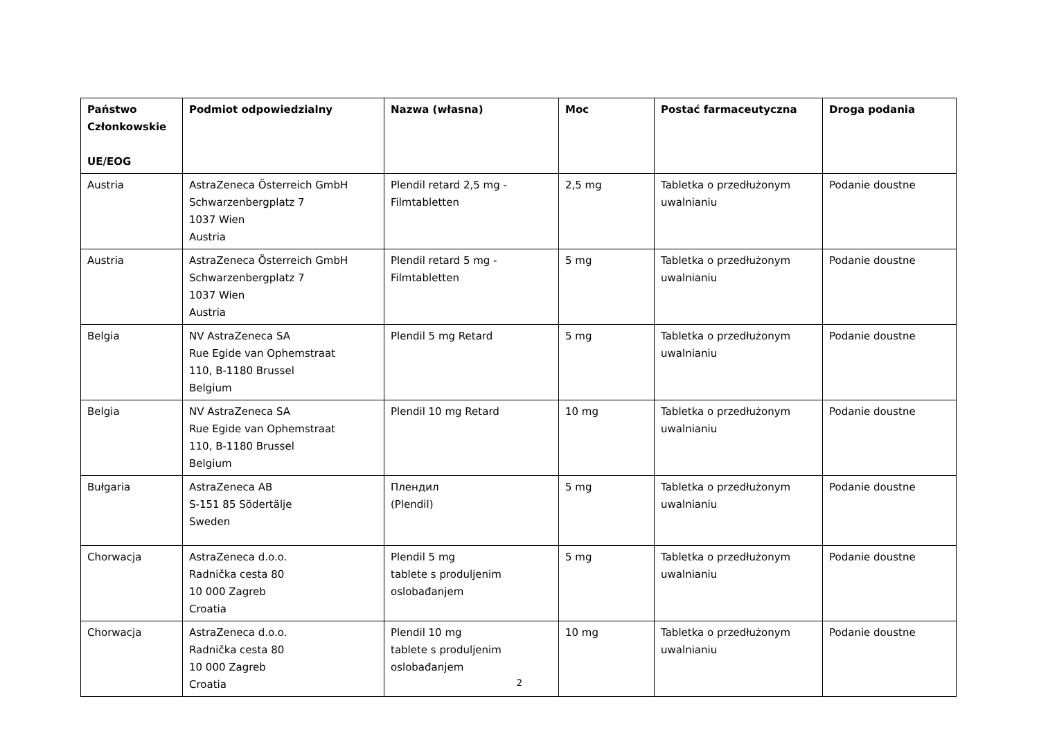| Państwo Członkowskie UE/EOG | Podmiot odpowiedzialny | Nazwa (własna) | Moc | Postać farmaceutyczna | Droga podania |
| --- | --- | --- | --- | --- | --- |
| Austria | AstraZeneca Österreich GmbH Schwarzenbergplatz 7 1037 Wien Austria | Plendil retard 2,5 mg - Filmtabletten | 2,5 mg | Tabletka o przedłużonym uwalnianiu | Podanie doustne |
| Austria | AstraZeneca Österreich GmbH Schwarzenbergplatz 7 1037 Wien Austria | Plendil retard 5 mg - Filmtabletten | 5 mg | Tabletka o przedłużonym uwalnianiu | Podanie doustne |
| Belgia | NV AstraZeneca SA Rue Egide van Ophemstraat 110, B-1180 Brussel Belgium | Plendil 5 mg Retard | 5 mg | Tabletka o przedłużonym uwalnianiu | Podanie doustne |
| Belgia | NV AstraZeneca SA Rue Egide van Ophemstraat 110, B-1180 Brussel Belgium | Plendil 10 mg Retard | 10 mg | Tabletka o przedłużonym uwalnianiu | Podanie doustne |
| Bułgaria | AstraZeneca AB S-151 85 Södertälje Sweden | Плендил (Plendil) | 5 mg | Tabletka o przedłużonym uwalnianiu | Podanie doustne |
| Chorwacja | AstraZeneca d.o.o. Radnička cesta 80 10 000 Zagreb Croatia | Plendil 5 mg tablete s produljenim oslobađanjem | 5 mg | Tabletka o przedłużonym uwalnianiu | Podanie doustne |
| Chorwacja | AstraZeneca d.o.o. Radnička cesta 80 10 000 Zagreb Croatia | Plendil 10 mg tablete s produljenim oslobađanjem | 10 mg | Tabletka o przedłużonym uwalnianiu | Podanie doustne |
2